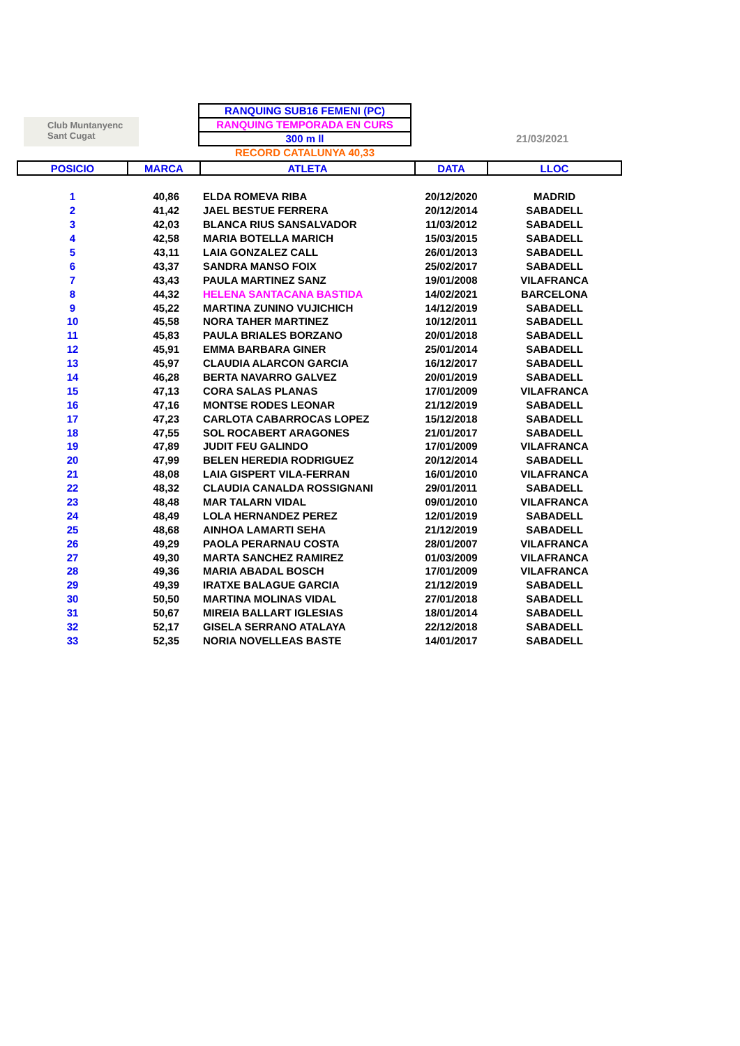Club Muntanyenc
Sant Cugat
RANQUING SUB16 FEMENI (PC)
RANQUING TEMPORADA EN CURS
300 m ll
RECORD CATALUNYA 40,33
21/03/2021
| POSICIO | MARCA | ATLETA | DATA | LLOC |
| --- | --- | --- | --- | --- |
| 1 | 40,86 | ELDA ROMEVA RIBA | 20/12/2020 | MADRID |
| 2 | 41,42 | JAEL BESTUE FERRERA | 20/12/2014 | SABADELL |
| 3 | 42,03 | BLANCA RIUS SANSALVADOR | 11/03/2012 | SABADELL |
| 4 | 42,58 | MARIA BOTELLA MARICH | 15/03/2015 | SABADELL |
| 5 | 43,11 | LAIA GONZALEZ CALL | 26/01/2013 | SABADELL |
| 6 | 43,37 | SANDRA MANSO FOIX | 25/02/2017 | SABADELL |
| 7 | 43,43 | PAULA MARTINEZ SANZ | 19/01/2008 | VILAFRANCA |
| 8 | 44,32 | HELENA SANTACANA BASTIDA | 14/02/2021 | BARCELONA |
| 9 | 45,22 | MARTINA ZUNINO VUJICHICH | 14/12/2019 | SABADELL |
| 10 | 45,58 | NORA TAHER MARTINEZ | 10/12/2011 | SABADELL |
| 11 | 45,83 | PAULA BRIALES BORZANO | 20/01/2018 | SABADELL |
| 12 | 45,91 | EMMA BARBARA GINER | 25/01/2014 | SABADELL |
| 13 | 45,97 | CLAUDIA ALARCON GARCIA | 16/12/2017 | SABADELL |
| 14 | 46,28 | BERTA NAVARRO GALVEZ | 20/01/2019 | SABADELL |
| 15 | 47,13 | CORA SALAS PLANAS | 17/01/2009 | VILAFRANCA |
| 16 | 47,16 | MONTSE RODES LEONAR | 21/12/2019 | SABADELL |
| 17 | 47,23 | CARLOTA CABARROCAS LOPEZ | 15/12/2018 | SABADELL |
| 18 | 47,55 | SOL ROCABERT ARAGONES | 21/01/2017 | SABADELL |
| 19 | 47,89 | JUDIT FEU GALINDO | 17/01/2009 | VILAFRANCA |
| 20 | 47,99 | BELEN HEREDIA RODRIGUEZ | 20/12/2014 | SABADELL |
| 21 | 48,08 | LAIA GISPERT VILA-FERRAN | 16/01/2010 | VILAFRANCA |
| 22 | 48,32 | CLAUDIA CANALDA ROSSIGNANI | 29/01/2011 | SABADELL |
| 23 | 48,48 | MAR TALARN VIDAL | 09/01/2010 | VILAFRANCA |
| 24 | 48,49 | LOLA HERNANDEZ PEREZ | 12/01/2019 | SABADELL |
| 25 | 48,68 | AINHOA LAMARTI SEHA | 21/12/2019 | SABADELL |
| 26 | 49,29 | PAOLA PERARNAU COSTA | 28/01/2007 | VILAFRANCA |
| 27 | 49,30 | MARTA SANCHEZ RAMIREZ | 01/03/2009 | VILAFRANCA |
| 28 | 49,36 | MARIA ABADAL BOSCH | 17/01/2009 | VILAFRANCA |
| 29 | 49,39 | IRATXE BALAGUE GARCIA | 21/12/2019 | SABADELL |
| 30 | 50,50 | MARTINA MOLINAS VIDAL | 27/01/2018 | SABADELL |
| 31 | 50,67 | MIREIA BALLART IGLESIAS | 18/01/2014 | SABADELL |
| 32 | 52,17 | GISELA SERRANO ATALAYA | 22/12/2018 | SABADELL |
| 33 | 52,35 | NORIA NOVELLEAS BASTE | 14/01/2017 | SABADELL |